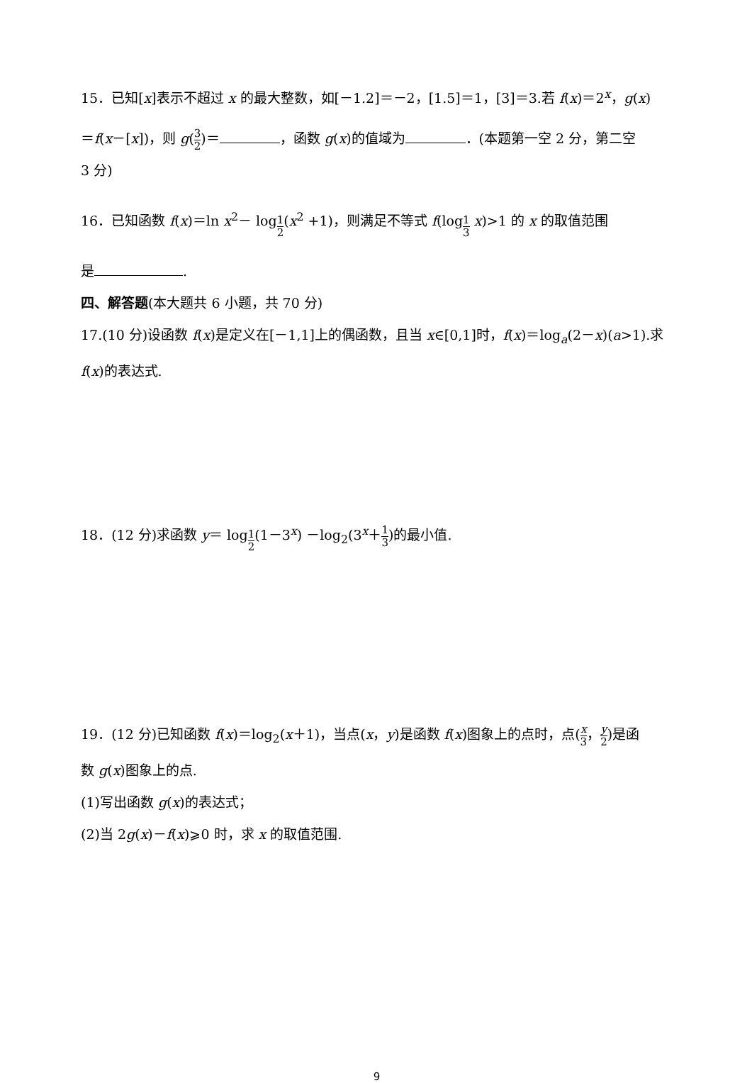15．已知[x]表示不超过 x 的最大整数，如[－1.2]＝－2，[1.5]＝1，[3]＝3.若 f(x)＝2<sup>x</sup>，g(x)
＝f(x－[x])，则 g(3 2)＝ ，函数 g(x)的值域为 ．(本题第一空 2 分，第二空
3 分)
16．已知函数 f(x)＝ln x<sup>2</sup>－ log<sub>1 2</sub>(x<sup>2</sup> +1)，则满足不等式 f(log<sub>1 3</sub> x)>1 的 x 的取值范围
是 .
四、解答题(本大题共 6 小题，共 70 分)
17.(10 分)设函数 f(x)是定义在[－1,1]上的偶函数，且当 x∈[0,1]时，f(x)＝log<sub>a</sub>(2－x)(a>1).求
f(x)的表达式.
18．(12 分)求函数 y＝ log<sub>1 2</sub>(1－3<sup>x</sup>) －log<sub>2</sub>(3<sup>x</sup>＋1 3)的最小值.
19．(12 分)已知函数 f(x)＝log<sub>2</sub>(x＋1)，当点(x，y)是函数 f(x)图象上的点时，点(x 3，y 2)是函
数 g(x)图象上的点.
(1)写出函数 g(x)的表达式；
(2)当 2g(x)－f(x)⩾0 时，求 x 的取值范围.
9